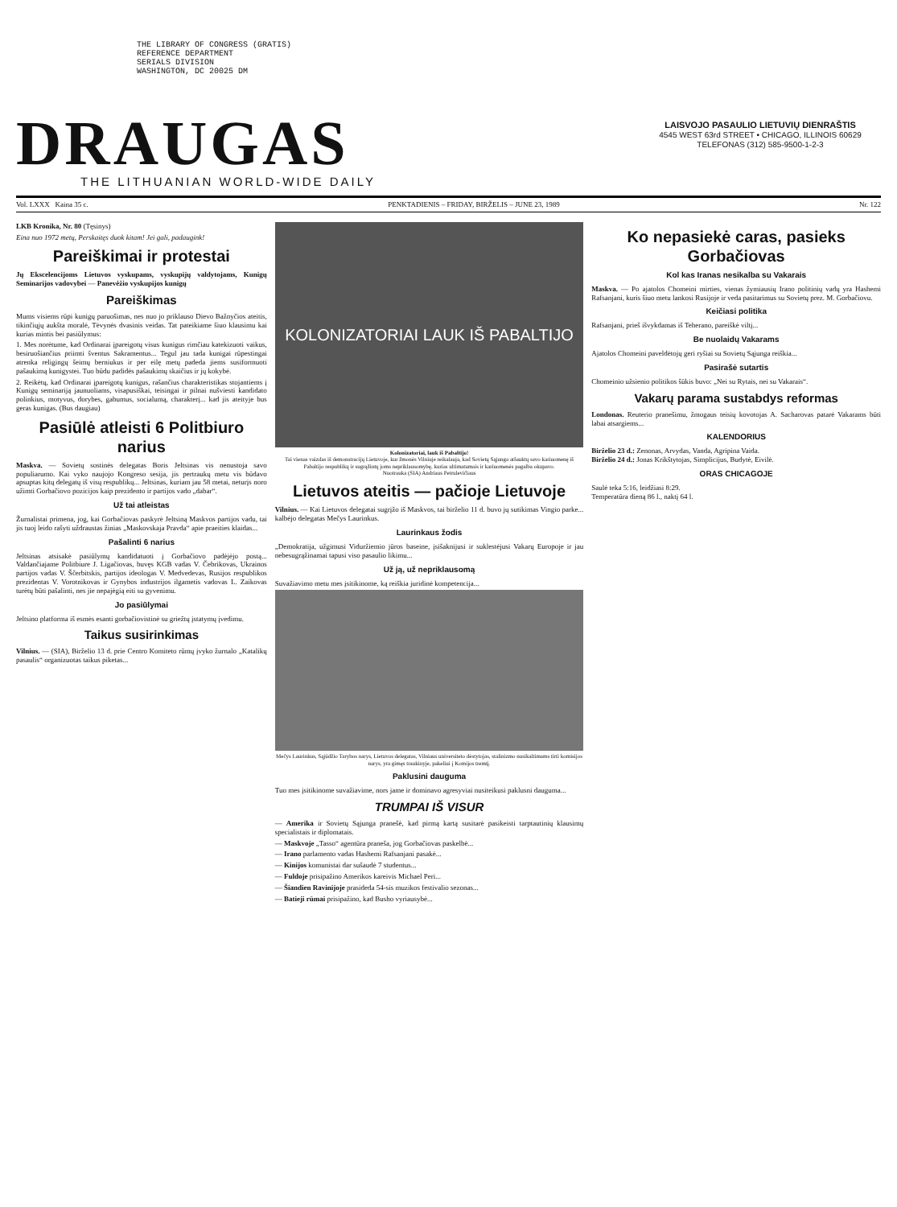THE LIBRARY OF CONGRESS (GRATIS)
REFERENCE DEPARTMENT
SERIALS DIVISION
WASHINGTON, DC 20025 DM
DRAUGAS
THE LITHUANIAN WORLD-WIDE DAILY
LAISVOJO PASAULIO LIETUVIŲ DIENRAŠTIS
4545 WEST 63rd STREET • CHICAGO, ILLINOIS 60629
TELEFONAS (312) 585-9500-1-2-3
Vol. LXXX Kaina 35 c. PENKTADIENIS – FRIDAY, BIRŽELIS – JUNE 23, 1989 Nr. 122
LKB Kronika, Nr. 80 (Tęsinys)
Eina nuo 1972 metų, Perskaitęs duok kitam! Jei gali, padaugink!
Pareiškimai ir protestai
Jų Ekscelencijoms Lietuvos vyskupams, vyskupijų valdytojams, Kunigų Seminarijos vadovybei — Panevėžio vyskupijos kunigų
Pareiškimas
Mums visiems rūpi kunigų paruošimas, nes nuo jo priklauso Dievo Bažnyčios ateitis, tikinčiųjų aukšta moralė, Tėvynės dvasinis veidas. Tat pateikiame šiuo klausimu kai kurias mintis bei pasiūlymus:
1. Mes norėtume, kad Ordinarai įpareigotų visus kunigus rimčiau katekizuoti vaikus, besiruošiančius priimti šventus Sakramentus... Tegul jau tada kunigai rūpestingai atrenka religingų šeimų berniukus ir per eilę metų padeda jiems susiformuoti pašaukimą kunigystei. Tuo būdu padidės pašaukimų skaičius ir jų kokybė.
2. Reikėtų, kad Ordinarai įpareigotų kunigus, rašančius charakteristikas stojantiems į Kunigų seminariją jaunuoliams, visapusiškai, teisingai ir pilnai nušviesti kandidato polinkius, motyvus, dorybes, gabumus, socialumą, charakterį... kad jis ateityje bus geras kunigas. (Bus daugiau)
Pasiūlė atleisti 6 Politbiuro narius
Maskva. — Sovietų sostinės delegatas Boris Jeltsinas vis nenustoja savo populiarumo. Kai vyko naujojo Kongreso sesija, jis pertraukų metu vis būdavo apsuptas kitų delegatų iš visų respublikų... Jeltsinas, kuriam jau 58 metai, neturįs noro užimti Gorbačiovo pozicijos kaip prezidento ir partijos vado „dabar“.
Už tai atleistas
Žurnalistai primena, jog, kai Gorbačiovas paskyrė Jeltsiną Maskvos partijos vadu, tai jis tuoj leido rašyti uždraustas žinias „Maskovskaja Pravda“ apie praeities klaidas...
Pašalinti 6 narius
Jeltsinas atsisakė pasiūlymų kandidatuoti į Gorbačiovo padėjėjo postą... Valdančiajame Politbiure J. Ligačiovas, buvęs KGB vadas V. Čebrikovas, Ukrainos partijos vadas V. Ščerbitskis, partijos ideologas V. Medvedevas, Rusijos respublikos prezidentas V. Vorotnikovas ir Gynybos industrijos ilgametis vadovas L. Zaikovas turėtų būti pašalinti, nes jie nepajėgią eiti su gyvenimu.
Jo pasiūlymai
Jeltsino platforma iš esmės esanti gorbačiovistinė su griežtų įstatymų įvedimu.
Taikus susirinkimas
Vilnius. — (SIA), Birželio 13 d. prie Centro Komiteto rūmų įvyko žurnalo „Katalikų pasaulis“ organizuotas taikus piketas...
KOLONIZATORIAI LAUK IŠ PABALTIJO
Kolonizatoriai, lauk iš Pabaltijo!
Tai vienas vaizdas iš demonstracijų Lietuvoje, kur žmonės Vilniuje reikalauja, kad Sovietų Sąjunga atšauktų savo kariuomenę iš Pabaltijo respublikų ir sugrąžintų joms nepriklausomybę, kurias ultimatumais ir kariuomenės pagalba okupavo.
Nuotrauka (SIA) Andriaus Petrulevičiaus
Lietuvos ateitis — pačioje Lietuvoje
Vilnius. — Kai Lietuvos delegatai sugrįžo iš Maskvos, tai birželio 11 d. buvo jų sutikimas Vingio parke... kalbėjo delegatas Mečys Laurinkus.
Laurinkaus žodis
„Demokratija, užgimusi Viduržiemio jūros baseine, įsišaknijusi ir suklestėjusi Vakarų Europoje ir jau nebesugrąžinamai tapusi viso pasaulio likimu...
Už ją, už nepriklausomą
Suvažiavimo metu mes įsitikinome, ką reiškia juridinė kompetencija...
Mečys Laurinkus, Sąjūdžio Tarybos narys, Lietuvos delegatas, Vilniaus universiteto dėstytojas, stalinizmo nusikaltimams tirti komisijos narys, yra gimęs traukinyje, pakeliui į Komijos tremtį.
Paklusini dauguma
Tuo mes įsitikinome suvažiavime, nors jame ir dominavo agresyviai nusiteikusi paklusni dauguma...
TRUMPAI IŠ VISUR
— Amerika ir Sovietų Sąjunga pranešė, kad pirmą kartą susitarė pasikeisti tarptautinių klausimų specialistais ir diplomatais.
— Maskvoje „Tasso“ agentūra praneša, jog Gorbačiovas paskelbė...
— Irano parlamento vadas Hashemi Rafsanjani pasakė...
— Kinijos komunistai dar sušaudė 7 studentus...
— Fuldoje prisipažino Amerikos kareivis Michael Peri...
— Šiandien Ravinijoje prasideda 54-sis muzikos festivalio sezonas...
— Batieji rūmai prisipažino, kad Busho vyriausybė...
Ko nepasiekė caras, pasieks Gorbačiovas
Kol kas Iranas nesikalba su Vakarais
Maskva. — Po ajatolos Chomeini mirties, vienas žymiausių Irano politinių vadų yra Hashemi Rafsanjani, kuris šiuo metu lankosi Rusijoje ir veda pasitarimus su Sovietų prez. M. Gorbačiovu.
Keičiasi politika
Rafsanjani, prieš išvykdamas iš Teherano, pareiškė viltį...
Be nuolaidų Vakarams
Ajatolos Chomeini paveldėtojų geri ryšiai su Sovietų Sąjunga reiškia...
Pasirašė sutartis
Chomeinio užsienio politikos šūkis buvo: „Nei su Rytais, nei su Vakarais“.
Vakarų parama sustabdys reformas
Londonas. Reuterio pranešimu, žmogaus teisių kovotojas A. Sacharovas patarė Vakarams būti labai atsargiems...
KALENDORIUS
Birželio 23 d.: Zenonas, Arvydas, Vanda, Agripina Vaida.
Birželio 24 d.: Jonas Krikštytojas, Simplicijus, Budytė, Eivilė.
ORAS CHICAGOJE
Saulė teka 5:16, leidžiasi 8:29.
Temperatūra dieną 86 l., naktį 64 l.